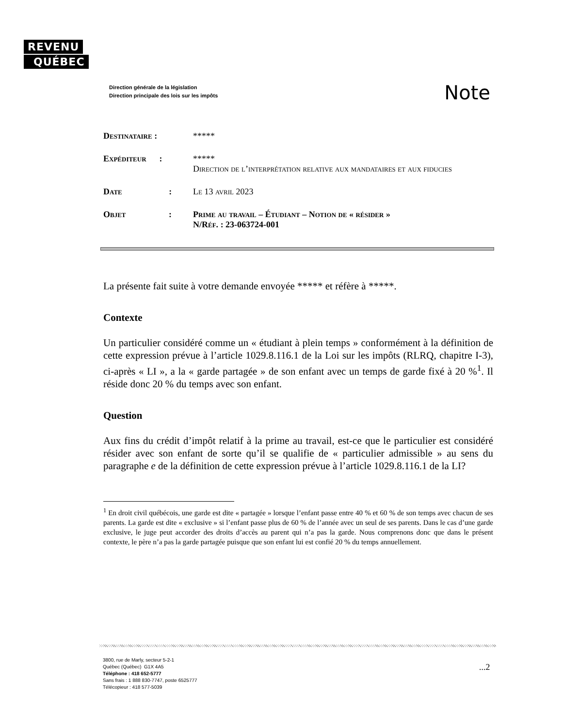REVENU
QUÉBEC
Direction générale de la législation
Direction principale des lois sur les impôts
Note
| Destinataire : | ***** |
| Expéditeur : | ***** Direction de l’interprétation relative aux mandataires et aux fiducies |
| Date : | Le 13 avril 2023 |
| Objet : | Prime au travail – Étudiant – Notion de « résider » N/R éf. : 23-063724-001 |
La présente fait suite à votre demande envoyée ***** et réfère à *****.
Contexte
Un particulier considéré comme un « étudiant à plein temps » conformément à la définition de cette expression prévue à l’article 1029.8.116.1 de la Loi sur les impôts (RLRQ, chapitre I-3), ci-après « LI », a la « garde partagée » de son enfant avec un temps de garde fixé à 20 %<sup>1</sup>. Il réside donc 20 % du temps avec son enfant.
Question
Aux fins du crédit d’impôt relatif à la prime au travail, est-ce que le particulier est considéré résider avec son enfant de sorte qu’il se qualifie de « particulier admissible » au sens du paragraphe e de la définition de cette expression prévue à l’article 1029.8.116.1 de la LI?
<sup>1</sup> En droit civil québécois, une garde est dite « partagée » lorsque l’enfant passe entre 40 % et 60 % de son temps avec chacun de ses parents. La garde est dite « exclusive » si l’enfant passe plus de 60 % de l’année avec un seul de ses parents. Dans le cas d’une garde exclusive, le juge peut accorder des droits d’accès au parent qui n’a pas la garde. Nous comprenons donc que dans le présent contexte, le père n’a pas la garde partagée puisque que son enfant lui est confié 20 % du temps annuellement.
3800, rue de Marly, secteur 5-2-1
Québec (Québec) G1X 4A5
Téléphone : 418 652-5777
Sans frais : 1 888 830-7747, poste 6525777
Télécopieur : 418 577-5039
...2